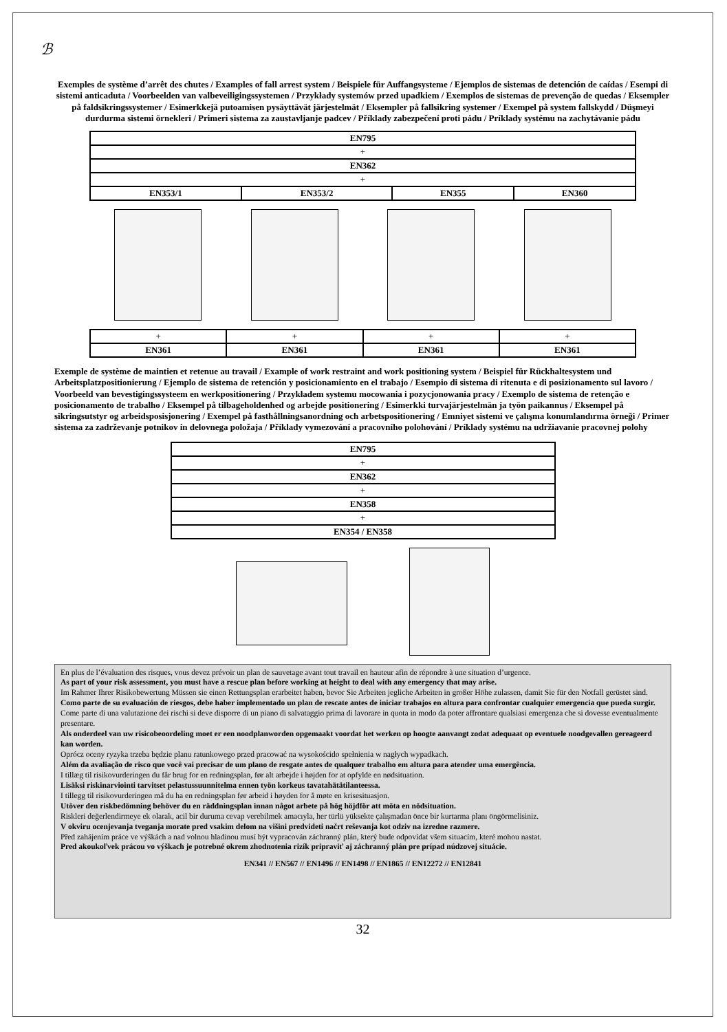ℬ
Exemples de système d’arrêt des chutes / Examples of fall arrest system / Beispiele für Auffangsysteme / Ejemplos de sistemas de detención de caídas / Esempi di sistemi anticaduta / Voorbeelden van valbeveiligingssystemen / Przykłady systemów przed upadkiem / Exemplos de sistemas de prevenção de quedas / Eksempler på faldsikringssystemer / Esimerkkejä putoamisen pysäyttävät järjestelmät / Eksempler på fallsikring systemer / Exempel på system fallskydd / Düşmeyi durdurma sistemi örnekleri / Primeri sistema za zaustavljanje padcev / Příklady zabezpečení proti pádu / Príklady systému na zachytávanie pádu
| EN795 | | | |
| + | | | |
| EN362 | | | |
| + | | | |
| EN353/1 | EN353/2 | EN355 | EN360 |
| + | + | + | + |
| EN361 | EN361 | EN361 | EN361 |
Exemple de système de maintien et retenue au travail / Example of work restraint and work positioning system / Beispiel für Rückhaltesystem und Arbeitsplatzpositionierung / Ejemplo de sistema de retención y posicionamiento en el trabajo / Esempio di sistema di ritenuta e di posizionamento sul lavoro / Voorbeeld van bevestigingssysteem en werkpositionering / Przykładem systemu mocowania i pozycjonowania pracy / Exemplo de sistema de retenção e posicionamento de trabalho / Eksempel på tilbageholdenhed og arbejde positionering / Esimerkki turvajärjestelmän ja työn paikannus / Eksempel på sikringsutstyr og arbeidsposisjonering / Exempel på fasthållningsanordning och arbetspositionering / Emniyet sistemi ve çalışma konumlandırma örneği / Primer sistema za zadrževanje potnikov in delovnega položaja / Příklady vymezování a pracovního polohování / Príklady systému na udržiavanie pracovnej polohy
| EN795 |
| + |
| EN362 |
| + |
| EN358 |
| + |
| EN354 / EN358 |
En plus de l’évaluation des risques, vous devez prévoir un plan de sauvetage avant tout travail en hauteur afin de répondre à une situation d’urgence.
As part of your risk assessment, you must have a rescue plan before working at height to deal with any emergency that may arise.
Im Rahmer Ihrer Risikobewertung Müssen sie einen Rettungsplan erarbeitet haben, bevor Sie Arbeiten jegliche Arbeiten in großer Höhe zulassen, damit Sie für den Notfall gerüstet sind.
Como parte de su evaluación de riesgos, debe haber implementado un plan de rescate antes de iniciar trabajos en altura para confrontar cualquier emergencia que pueda surgir.
Come parte di una valutazione dei rischi si deve disporre di un piano di salvataggio prima di lavorare in quota in modo da poter affrontare qualsiasi emergenza che si dovesse eventualmente presentare.
Als onderdeel van uw risicobeoordeling moet er een noodplanworden opgemaakt voordat het werken op hoogte aanvangt zodat adequaat op eventuele noodgevallen gereageerd kan worden.
Oprócz oceny ryzyka trzeba będzie planu ratunkowego przed pracować na wysokoścido spełnienia w nagłych wypadkach.
Além da avaliação de risco que você vai precisar de um plano de resgate antes de qualquer trabalho em altura para atender uma emergência.
I tillæg til risikovurderingen du får brug for en redningsplan, før alt arbejde i højden for at opfylde en nødsituation.
Lisäksi riskinarviointi tarvitset pelastussuunnitelma ennen työn korkeus tavatahätätilanteessa.
I tillegg til risikovurderingen må du ha en redningsplan før arbeid i høyden for å møte en krisesituasjon.
Utöver den riskbedömning behöver du en räddningsplan innan något arbete på hög höjdför att möta en nödsituation.
Riskleri değerlendirmeye ek olarak, acil bir duruma cevap verebilmek amacıyla, her türlü yüksekte çalışmadan önce bir kurtarma planı öngörmelisiniz.
V okviru ocenjevanja tveganja morate pred vsakim delom na višini predvideti načrt reševanja kot odziv na izredne razmere.
Před zahájením práce ve výškách a nad volnou hladinou musí být vypracován záchranný plán, který bude odpovídat všem situacím, které mohou nastat.
Pred akoukoľvek prácou vo výškach je potrebné okrem zhodnotenia rizík pripraviť aj záchranný plán pre prípad núdzovej situácie.
EN341 // EN567 // EN1496 // EN1498 // EN1865 // EN12272 // EN12841
32